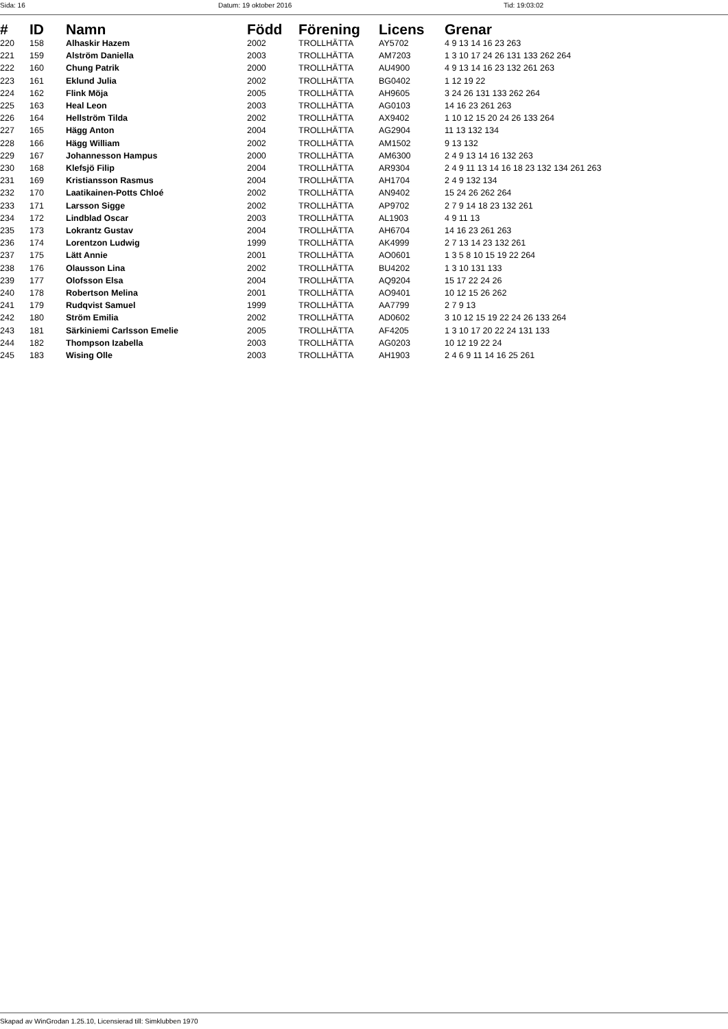Sida: 16 Datum: 19 oktober 2016 Tid: 19:03:02
| # | ID | Namn | Född | Förening | Licens | Grenar |
| --- | --- | --- | --- | --- | --- | --- |
| 220 | 158 | Alhaskir Hazem | 2002 | TROLLHÄTTA | AY5702 | 4 9 13 14 16 23 263 |
| 221 | 159 | Alström Daniella | 2003 | TROLLHÄTTA | AM7203 | 1 3 10 17 24 26 131 133 262 264 |
| 222 | 160 | Chung Patrik | 2000 | TROLLHÄTTA | AU4900 | 4 9 13 14 16 23 132 261 263 |
| 223 | 161 | Eklund Julia | 2002 | TROLLHÄTTA | BG0402 | 1 12 19 22 |
| 224 | 162 | Flink Möja | 2005 | TROLLHÄTTA | AH9605 | 3 24 26 131 133 262 264 |
| 225 | 163 | Heal Leon | 2003 | TROLLHÄTTA | AG0103 | 14 16 23 261 263 |
| 226 | 164 | Hellström Tilda | 2002 | TROLLHÄTTA | AX9402 | 1 10 12 15 20 24 26 133 264 |
| 227 | 165 | Hägg Anton | 2004 | TROLLHÄTTA | AG2904 | 11 13 132 134 |
| 228 | 166 | Hägg William | 2002 | TROLLHÄTTA | AM1502 | 9 13 132 |
| 229 | 167 | Johannesson Hampus | 2000 | TROLLHÄTTA | AM6300 | 2 4 9 13 14 16 132 263 |
| 230 | 168 | Klefsjö Filip | 2004 | TROLLHÄTTA | AR9304 | 2 4 9 11 13 14 16 18 23 132 134 261 263 |
| 231 | 169 | Kristiansson Rasmus | 2004 | TROLLHÄTTA | AH1704 | 2 4 9 132 134 |
| 232 | 170 | Laatikainen-Potts Chloé | 2002 | TROLLHÄTTA | AN9402 | 15 24 26 262 264 |
| 233 | 171 | Larsson Sigge | 2002 | TROLLHÄTTA | AP9702 | 2 7 9 14 18 23 132 261 |
| 234 | 172 | Lindblad Oscar | 2003 | TROLLHÄTTA | AL1903 | 4 9 11 13 |
| 235 | 173 | Lokrantz Gustav | 2004 | TROLLHÄTTA | AH6704 | 14 16 23 261 263 |
| 236 | 174 | Lorentzon Ludwig | 1999 | TROLLHÄTTA | AK4999 | 2 7 13 14 23 132 261 |
| 237 | 175 | Lätt Annie | 2001 | TROLLHÄTTA | AO0601 | 1 3 5 8 10 15 19 22 264 |
| 238 | 176 | Olausson Lina | 2002 | TROLLHÄTTA | BU4202 | 1 3 10 131 133 |
| 239 | 177 | Olofsson Elsa | 2004 | TROLLHÄTTA | AQ9204 | 15 17 22 24 26 |
| 240 | 178 | Robertson Melina | 2001 | TROLLHÄTTA | AO9401 | 10 12 15 26 262 |
| 241 | 179 | Rudqvist Samuel | 1999 | TROLLHÄTTA | AA7799 | 2 7 9 13 |
| 242 | 180 | Ström Emilia | 2002 | TROLLHÄTTA | AD0602 | 3 10 12 15 19 22 24 26 133 264 |
| 243 | 181 | Särkiniemi Carlsson Emelie | 2005 | TROLLHÄTTA | AF4205 | 1 3 10 17 20 22 24 131 133 |
| 244 | 182 | Thompson Izabella | 2003 | TROLLHÄTTA | AG0203 | 10 12 19 22 24 |
| 245 | 183 | Wising Olle | 2003 | TROLLHÄTTA | AH1903 | 2 4 6 9 11 14 16 25 261 |
Skapad av WinGrodan 1.25.10, Licensierad till: Simklubben 1970